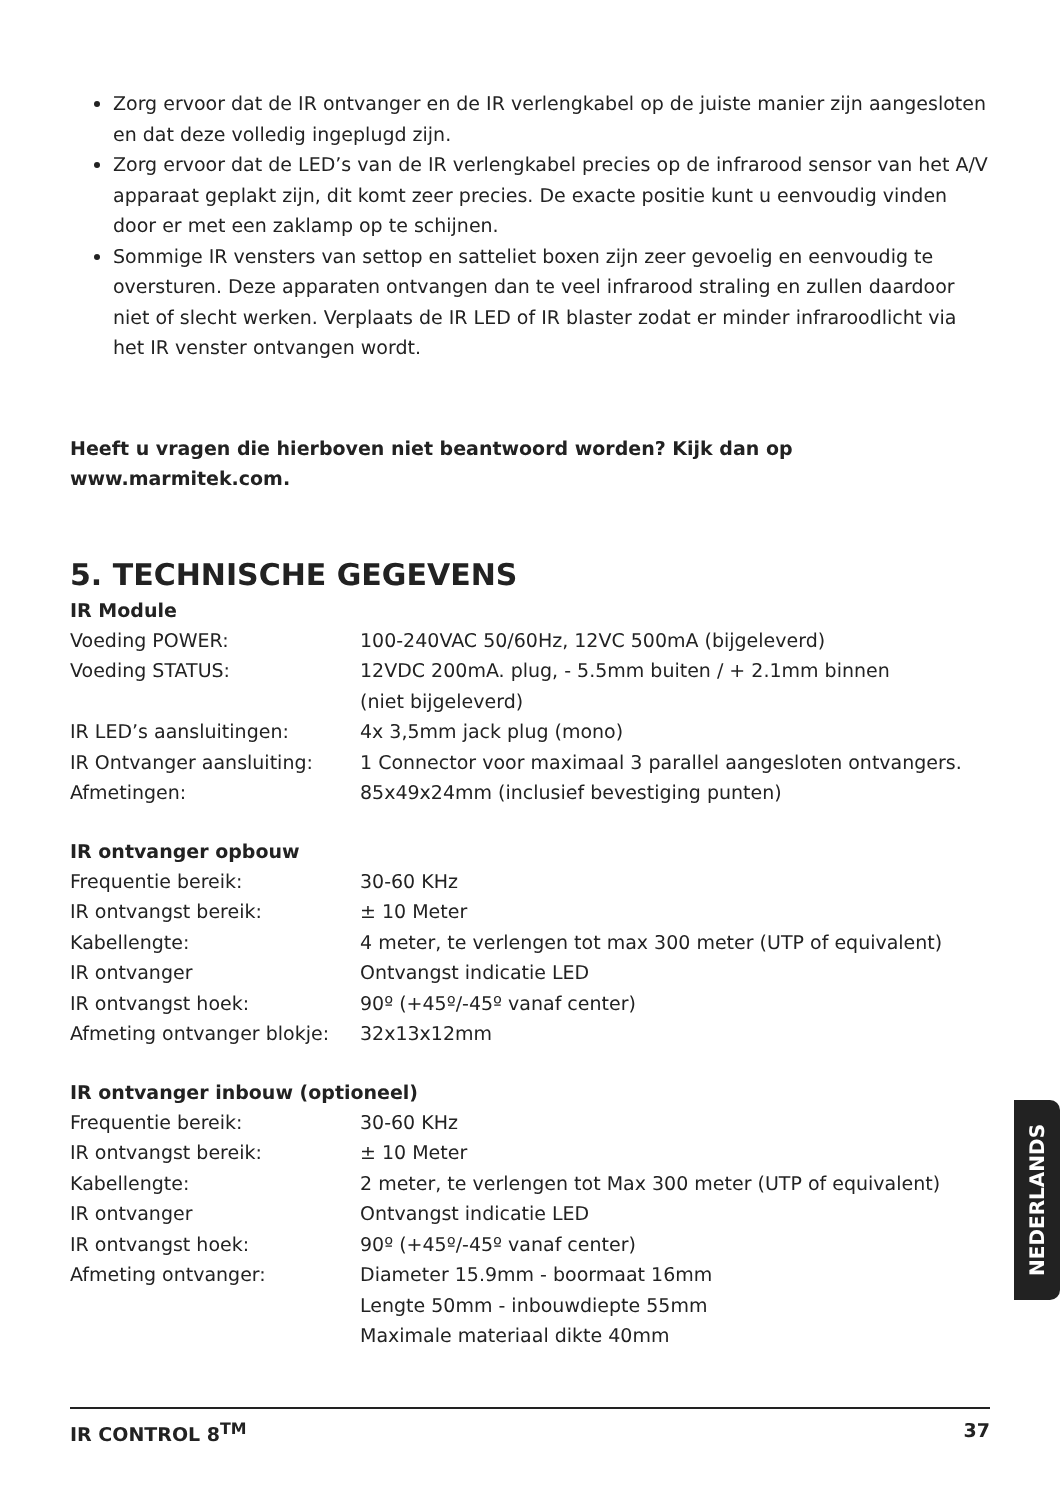Zorg ervoor dat de IR ontvanger en de IR verlengkabel op de juiste manier zijn aangesloten en dat deze volledig ingeplugd zijn.
Zorg ervoor dat de LED’s van de IR verlengkabel precies op de infrarood sensor van het A/V apparaat geplakt zijn, dit komt zeer precies. De exacte positie kunt u eenvoudig vinden door er met een zaklamp op te schijnen.
Sommige IR vensters van settop en satteliet boxen zijn zeer gevoelig en eenvoudig te oversturen. Deze apparaten ontvangen dan te veel infrarood straling en zullen daardoor niet of slecht werken. Verplaats de IR LED of IR blaster zodat er minder infraroodlicht via het IR venster ontvangen wordt.
Heeft u vragen die hierboven niet beantwoord worden? Kijk dan op www.marmitek.com.
5. TECHNISCHE GEGEVENS
IR Module
| Voeding POWER: | 100-240VAC 50/60Hz, 12VC 500mA (bijgeleverd) |
| Voeding STATUS: | 12VDC 200mA. plug, - 5.5mm buiten / + 2.1mm binnen (niet bijgeleverd) |
| IR LED’s aansluitingen: | 4x 3,5mm jack plug (mono) |
| IR Ontvanger aansluiting: | 1 Connector voor maximaal 3 parallel aangesloten ontvangers. |
| Afmetingen: | 85x49x24mm (inclusief bevestiging punten) |
IR ontvanger opbouw
| Frequentie bereik: | 30-60 KHz |
| IR ontvangst bereik: | ± 10 Meter |
| Kabellengte: | 4 meter, te verlengen tot max 300 meter (UTP of equivalent) |
| IR ontvanger | Ontvangst indicatie LED |
| IR ontvangst hoek: | 90º (+45º/-45º vanaf center) |
| Afmeting ontvanger blokje: | 32x13x12mm |
IR ontvanger inbouw (optioneel)
| Frequentie bereik: | 30-60 KHz |
| IR ontvangst bereik: | ± 10 Meter |
| Kabellengte: | 2 meter, te verlengen tot Max 300 meter (UTP of equivalent) |
| IR ontvanger | Ontvangst indicatie LED |
| IR ontvangst hoek: | 90º (+45º/-45º vanaf center) |
| Afmeting ontvanger: | Diameter 15.9mm - boormaat 16mm Lengte 50mm - inbouwdiepte 55mm Maximale materiaal dikte 40mm |
NEDERLANDS
IR CONTROL 8<sup>TM</sup> 37